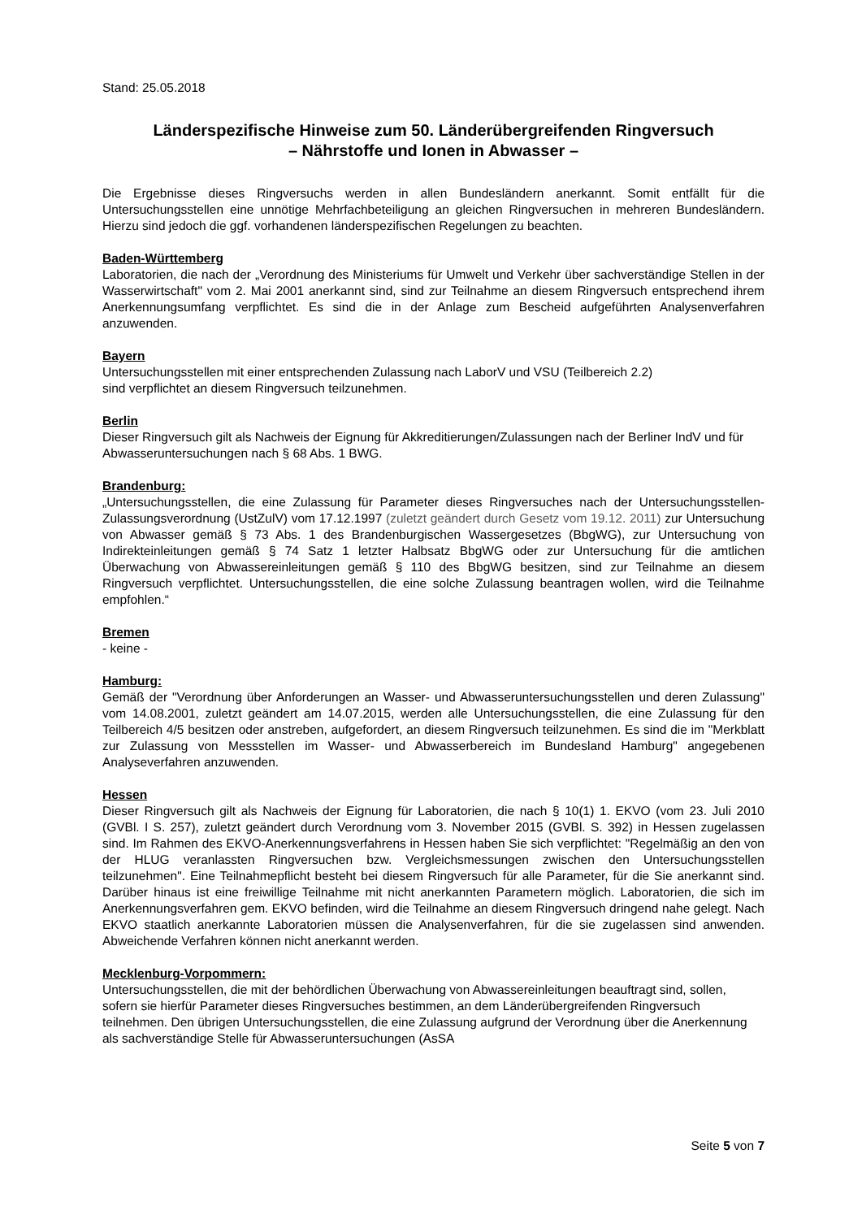Stand: 25.05.2018
Länderspezifische Hinweise zum 50. Länderübergreifenden Ringversuch
– Nährstoffe und Ionen in Abwasser –
Die Ergebnisse dieses Ringversuchs werden in allen Bundesländern anerkannt. Somit entfällt für die Untersuchungsstellen eine unnötige Mehrfachbeteiligung an gleichen Ringversuchen in mehreren Bundesländern. Hierzu sind jedoch die ggf. vorhandenen länderspezifischen Regelungen zu beachten.
Baden-Württemberg
Laboratorien, die nach der „Verordnung des Ministeriums für Umwelt und Verkehr über sachverständige Stellen in der Wasserwirtschaft" vom 2. Mai 2001 anerkannt sind, sind zur Teilnahme an diesem Ringversuch entsprechend ihrem Anerkennungsumfang verpflichtet. Es sind die in der Anlage zum Bescheid aufgeführten Analysenverfahren anzuwenden.
Bayern
Untersuchungsstellen mit einer entsprechenden Zulassung nach LaborV und VSU (Teilbereich 2.2)
sind verpflichtet an diesem Ringversuch teilzunehmen.
Berlin
Dieser Ringversuch gilt als Nachweis der Eignung für Akkreditierungen/Zulassungen nach der Berliner IndV und für Abwasseruntersuchungen nach § 68 Abs. 1 BWG.
Brandenburg:
„Untersuchungsstellen, die eine Zulassung für Parameter dieses Ringversuches nach der Untersuchungsstellen-Zulassungsverordnung (UstZulV) vom 17.12.1997 (zuletzt geändert durch Gesetz vom 19.12. 2011) zur Untersuchung von Abwasser gemäß § 73 Abs. 1 des Brandenburgischen Wassergesetzes (BbgWG), zur Untersuchung von Indirekteinleitungen gemäß § 74 Satz 1 letzter Halbsatz BbgWG oder zur Untersuchung für die amtlichen Überwachung von Abwassereinleitungen gemäß § 110 des BbgWG besitzen, sind zur Teilnahme an diesem Ringversuch verpflichtet. Untersuchungsstellen, die eine solche Zulassung beantragen wollen, wird die Teilnahme empfohlen.“
Bremen
- keine -
Hamburg:
Gemäß der "Verordnung über Anforderungen an Wasser- und Abwasseruntersuchungsstellen und deren Zulassung" vom 14.08.2001, zuletzt geändert am 14.07.2015, werden alle Untersuchungsstellen, die eine Zulassung für den Teilbereich 4/5 besitzen oder anstreben, aufgefordert, an diesem Ringversuch teilzunehmen. Es sind die im "Merkblatt zur Zulassung von Messstellen im Wasser- und Abwasserbereich im Bundesland Hamburg" angegebenen Analyseverfahren anzuwenden.
Hessen
Dieser Ringversuch gilt als Nachweis der Eignung für Laboratorien, die nach § 10(1) 1. EKVO (vom 23. Juli 2010 (GVBl. I S. 257), zuletzt geändert durch Verordnung vom 3. November 2015 (GVBl. S. 392) in Hessen zugelassen sind. Im Rahmen des EKVO-Anerkennungsverfahrens in Hessen haben Sie sich verpflichtet: "Regelmäßig an den von der HLUG veranlassten Ringversuchen bzw. Vergleichsmessungen zwischen den Untersuchungsstellen teilzunehmen". Eine Teilnahmepflicht besteht bei diesem Ringversuch für alle Parameter, für die Sie anerkannt sind. Darüber hinaus ist eine freiwillige Teilnahme mit nicht anerkannten Parametern möglich. Laboratorien, die sich im Anerkennungsverfahren gem. EKVO befinden, wird die Teilnahme an diesem Ringversuch dringend nahe gelegt. Nach EKVO staatlich anerkannte Laboratorien müssen die Analysenverfahren, für die sie zugelassen sind anwenden. Abweichende Verfahren können nicht anerkannt werden.
Mecklenburg-Vorpommern:
Untersuchungsstellen, die mit der behördlichen Überwachung von Abwassereinleitungen beauftragt sind, sollen, sofern sie hierfür Parameter dieses Ringversuches bestimmen, an dem Länderübergreifenden Ringversuch teilnehmen. Den übrigen Untersuchungsstellen, die eine Zulassung aufgrund der Verordnung über die Anerkennung als sachverständige Stelle für Abwasseruntersuchungen (AsSA
Seite 5 von 7